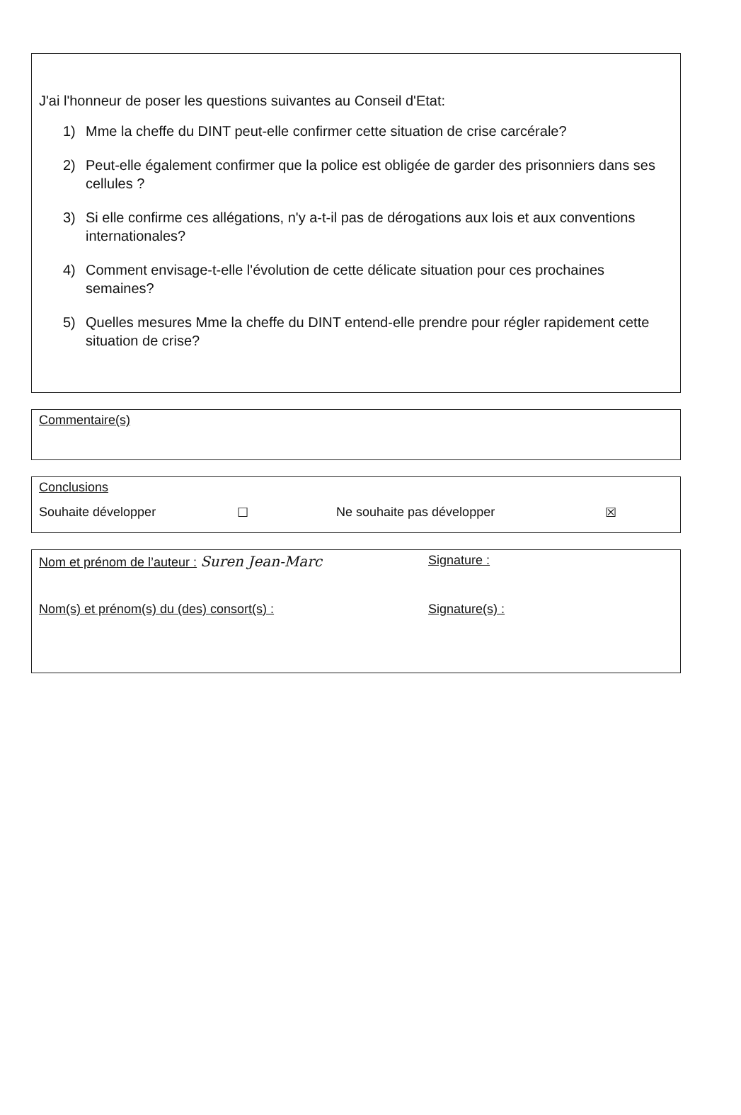J'ai l'honneur de poser les questions suivantes au Conseil d'Etat:
1) Mme la cheffe du DINT peut-elle confirmer cette situation de crise carcérale?
2) Peut-elle également confirmer que la police est obligée de garder des prisonniers dans ses cellules ?
3) Si elle confirme ces allégations, n'y a-t-il pas de dérogations aux lois et aux conventions internationales?
4) Comment envisage-t-elle l'évolution de cette délicate situation pour ces prochaines semaines?
5) Quelles mesures Mme la cheffe du DINT entend-elle prendre pour régler rapidement cette situation de crise?
Commentaire(s)
Conclusions
Souhaite développer ☐ Ne souhaite pas développer ☒
Nom et prénom de l’auteur : Suren Jean-Marc Signature :
Nom(s) et prénom(s) du (des) consort(s) : Signature(s) :